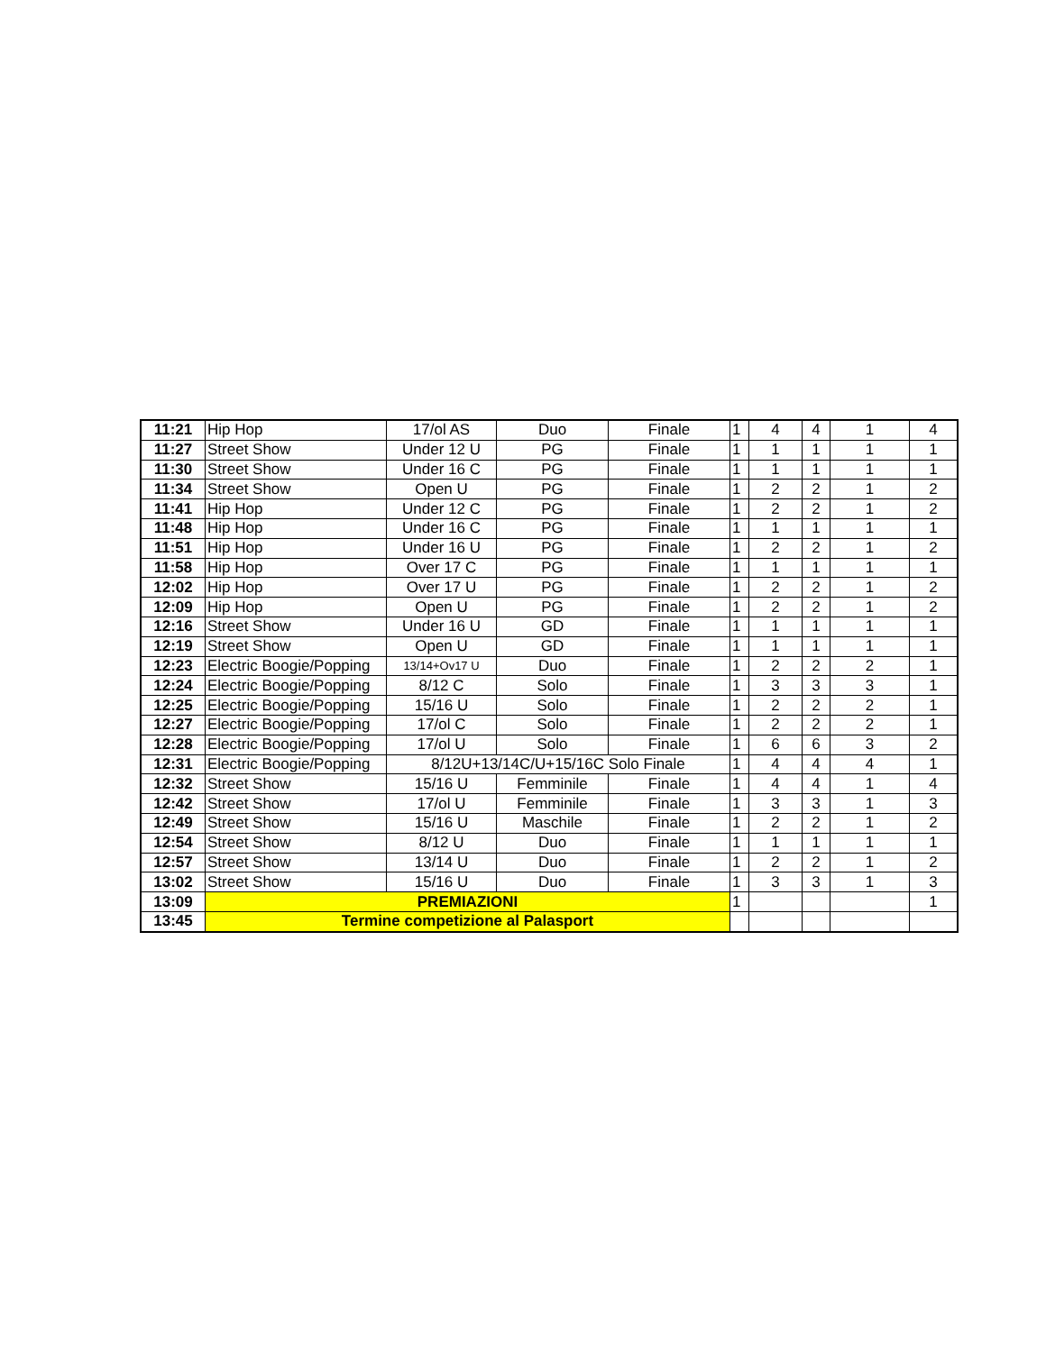| 11:21 | Hip Hop | 17/ol AS | Duo | Finale | 1 | 4 | 4 | 1 | 4 |
| 11:27 | Street Show | Under 12 U | PG | Finale | 1 | 1 | 1 | 1 | 1 |
| 11:30 | Street Show | Under 16 C | PG | Finale | 1 | 1 | 1 | 1 | 1 |
| 11:34 | Street Show | Open U | PG | Finale | 1 | 2 | 2 | 1 | 2 |
| 11:41 | Hip Hop | Under 12 C | PG | Finale | 1 | 2 | 2 | 1 | 2 |
| 11:48 | Hip Hop | Under 16 C | PG | Finale | 1 | 1 | 1 | 1 | 1 |
| 11:51 | Hip Hop | Under 16 U | PG | Finale | 1 | 2 | 2 | 1 | 2 |
| 11:58 | Hip Hop | Over 17 C | PG | Finale | 1 | 1 | 1 | 1 | 1 |
| 12:02 | Hip Hop | Over 17 U | PG | Finale | 1 | 2 | 2 | 1 | 2 |
| 12:09 | Hip Hop | Open U | PG | Finale | 1 | 2 | 2 | 1 | 2 |
| 12:16 | Street Show | Under 16 U | GD | Finale | 1 | 1 | 1 | 1 | 1 |
| 12:19 | Street Show | Open U | GD | Finale | 1 | 1 | 1 | 1 | 1 |
| 12:23 | Electric Boogie/Popping | 13/14+Ov17 U | Duo | Finale | 1 | 2 | 2 | 2 | 1 |
| 12:24 | Electric Boogie/Popping | 8/12 C | Solo | Finale | 1 | 3 | 3 | 3 | 1 |
| 12:25 | Electric Boogie/Popping | 15/16 U | Solo | Finale | 1 | 2 | 2 | 2 | 1 |
| 12:27 | Electric Boogie/Popping | 17/ol C | Solo | Finale | 1 | 2 | 2 | 2 | 1 |
| 12:28 | Electric Boogie/Popping | 17/ol U | Solo | Finale | 1 | 6 | 6 | 3 | 2 |
| 12:31 | Electric Boogie/Popping | 8/12U+13/14C/U+15/16C Solo Finale | | | 1 | 4 | 4 | 4 | 1 |
| 12:32 | Street Show | 15/16 U | Femminile | Finale | 1 | 4 | 4 | 1 | 4 |
| 12:42 | Street Show | 17/ol U | Femminile | Finale | 1 | 3 | 3 | 1 | 3 |
| 12:49 | Street Show | 15/16 U | Maschile | Finale | 1 | 2 | 2 | 1 | 2 |
| 12:54 | Street Show | 8/12 U | Duo | Finale | 1 | 1 | 1 | 1 | 1 |
| 12:57 | Street Show | 13/14 U | Duo | Finale | 1 | 2 | 2 | 1 | 2 |
| 13:02 | Street Show | 15/16 U | Duo | Finale | 1 | 3 | 3 | 1 | 3 |
| 13:09 | PREMIAZIONI | | | | 1 | | | | 1 |
| 13:45 | Termine competizione al Palasport | | | | | | | | |